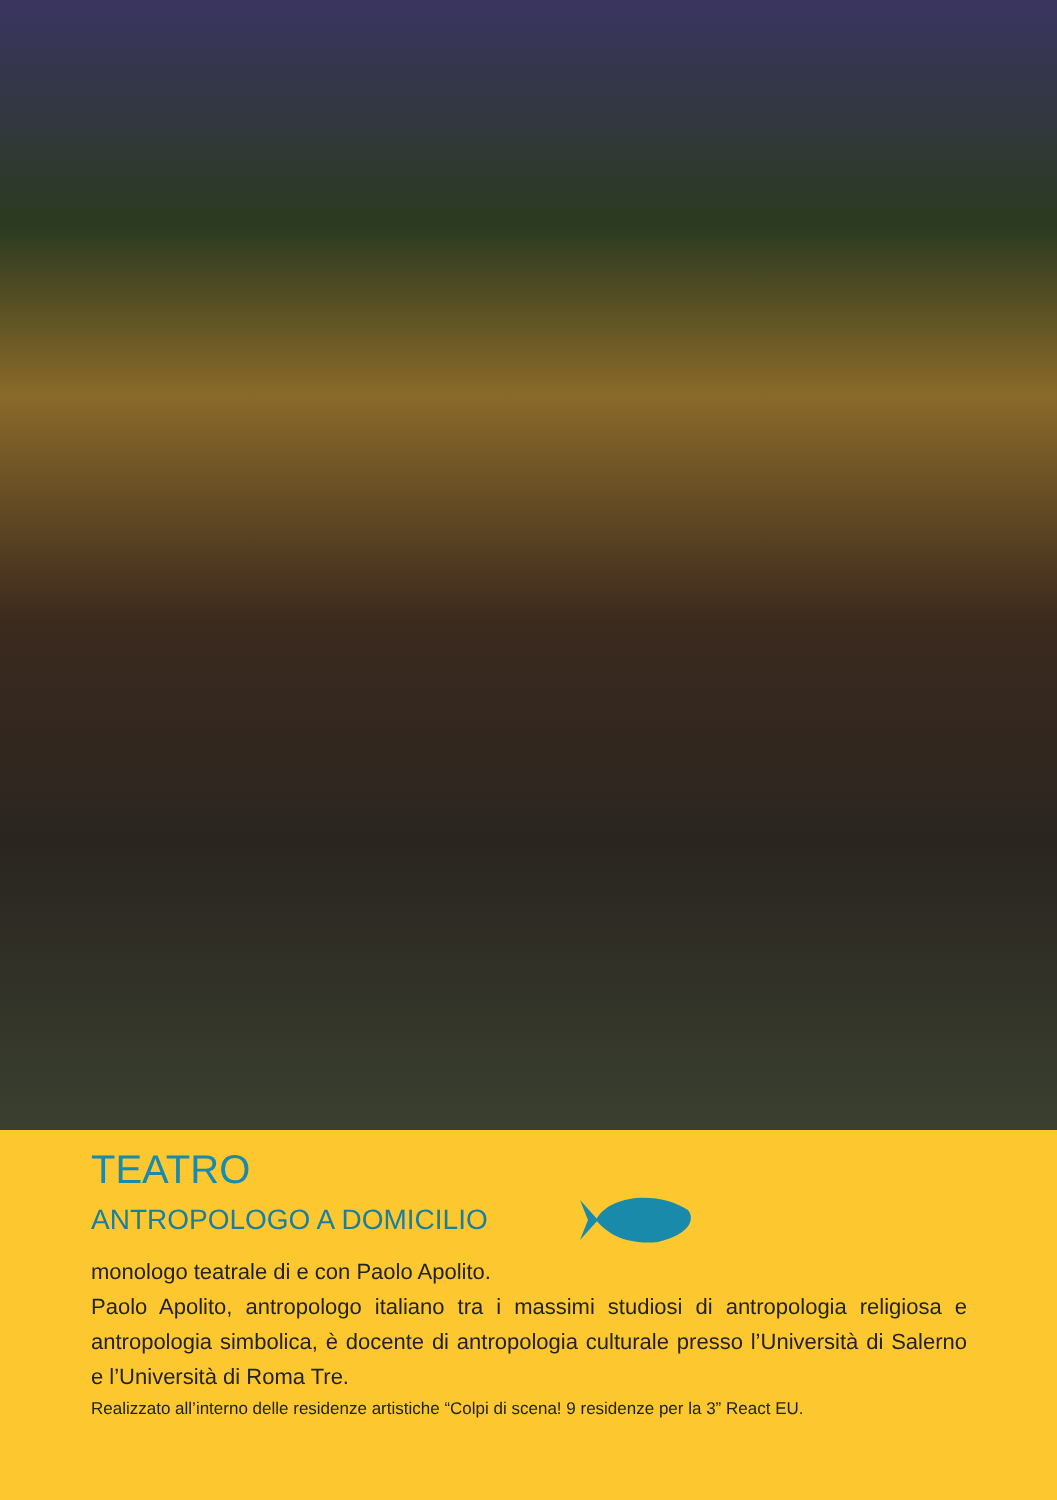TEATRO
ANTROPOLOGO A DOMICILIO
monologo teatrale di e con Paolo Apolito.
Paolo Apolito, antropologo italiano tra i massimi studiosi di antropologia religiosa e antropologia simbolica, è docente di antropologia culturale presso l’Università di Salerno e l’Università di Roma Tre.
Realizzato all’interno delle residenze artistiche “Colpi di scena! 9 residenze per la 3” React EU.